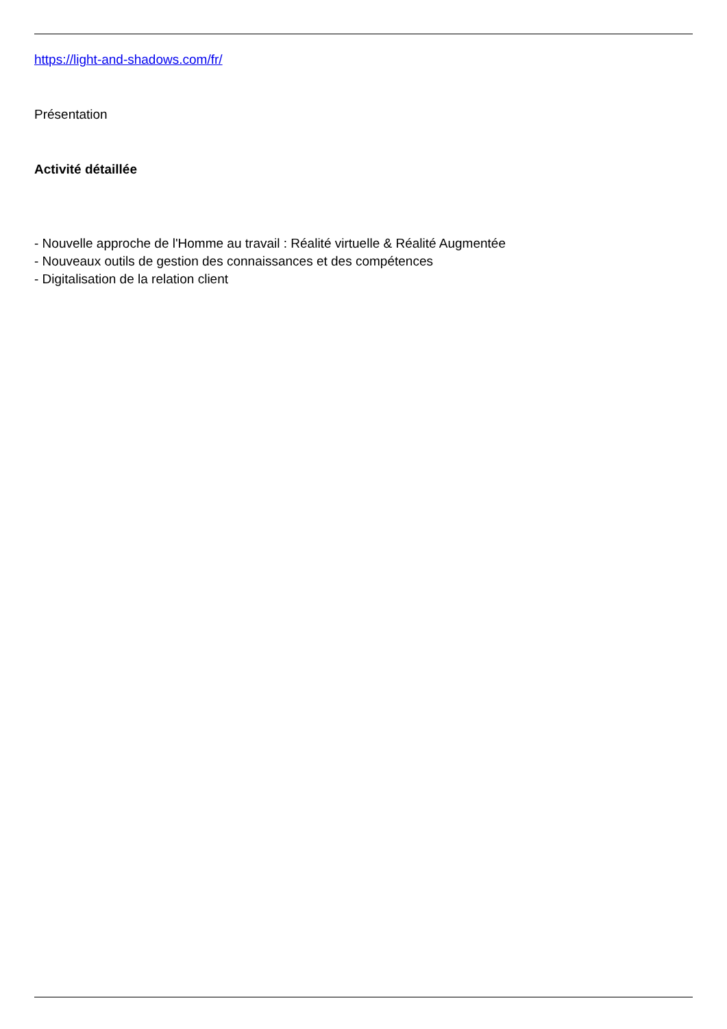https://light-and-shadows.com/fr/
Présentation
Activité détaillée
- Nouvelle approche de l'Homme au travail : Réalité virtuelle & Réalité Augmentée
- Nouveaux outils de gestion des connaissances et des compétences
- Digitalisation de la relation client